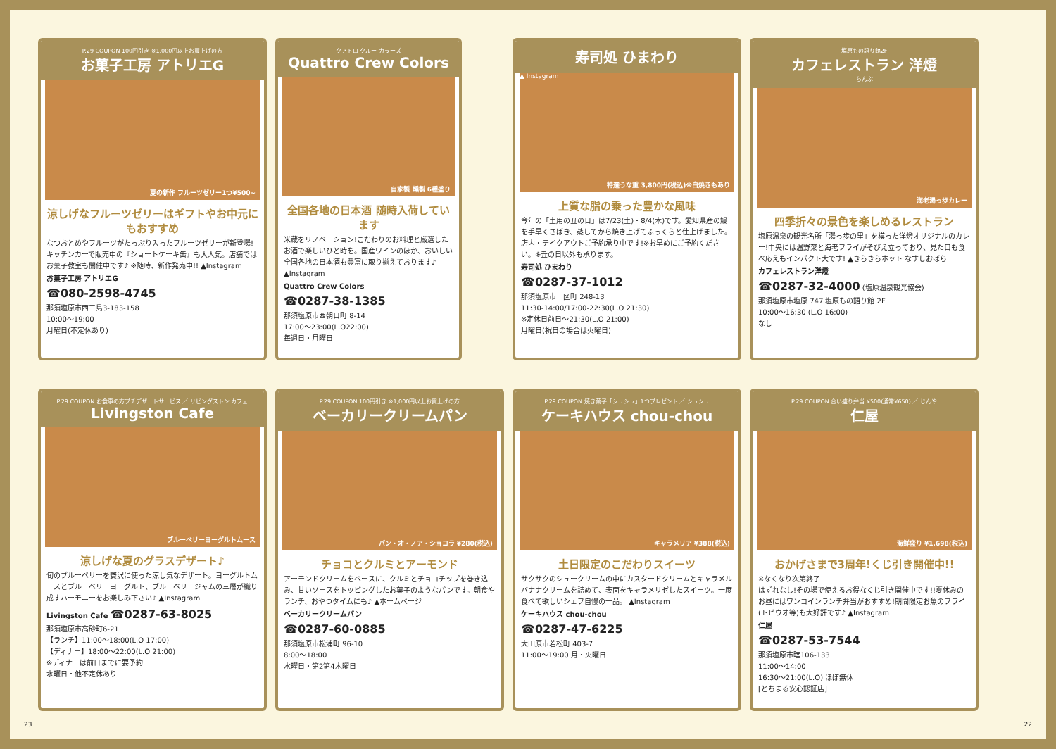P.29 COUPON 100円引き ※1,000円以上お買上げの方
お菓子工房 アトリエG
夏の新作 フルーツゼリー1つ¥500~
涼しげなフルーツゼリーはギフトやお中元にもおすすめ
なつおとめやフルーツがたっぷり入ったフルーツゼリーが新登場!キッチンカーで販売中の『ショートケーキ缶』も大人気。店舗ではお菓子教室も開催中です♪ ※随時、新作発売中!! ▲Instagram
お菓子工房 アトリエG
☎080-2598-4745
那須塩原市西三島3-183-158
10:00〜19:00
月曜日(不定休あり)
クアトロ クルー カラーズ
Quattro Crew Colors
自家製 燻製 6種盛り
全国各地の日本酒 随時入荷しています
米蔵をリノベーション!こだわりのお料理と厳選したお酒で楽しいひと時を。国産ワインのほか、おいしい全国各地の日本酒も豊富に取り揃えております♪ ▲Instagram
Quattro Crew Colors
☎0287-38-1385
那須塩原市西朝日町 8-14
17:00〜23:00(L.O22:00)
毎週日・月曜日
寿司処 ひまわり
特選うな重 3,800円(税込)※白焼きもあり
▲ Instagram
上質な脂の乗った豊かな風味
今年の「土用の丑の日」は7/23(土)・8/4(木)です。愛知県産の鰻を手早くさばき、蒸してから焼き上げてふっくらと仕上げました。店内・テイクアウトご予約承り中です!※お早めにご予約ください。※丑の日以外も承ります。
寿司処 ひまわり
☎0287-37-1012
那須塩原市一区町 248-13
11:30-14:00/17:00-22:30(L.O 21:30)
※定休日前日〜21:30(L.O 21:00)
月曜日(祝日の場合は火曜日)
塩原もの語り館2F
カフェレストラン 洋燈
らんぷ
海老湯っ歩カレー
四季折々の景色を楽しめるレストラン
塩原温泉の観光名所「湯っ歩の里」を模った洋燈オリジナルのカレー!中央には温野菜と海老フライがそびえ立っており、見た目も食べ応えもインパクト大です! ▲きらきらホット なすしおばら
カフェレストラン洋燈
☎0287-32-4000 (塩原温泉観光協会)
那須塩原市塩原 747 塩原もの語り館 2F
10:00〜16:30 (L.O 16:00)
なし
P.29 COUPON お食事の方プチデザートサービス ／ リビングストン カフェ
Livingston Cafe
ブルーベリーヨーグルトムース
涼しげな夏のグラスデザート♪
旬のブルーベリーを贅沢に使った涼し気なデザート。ヨーグルトムースとブルーベリーヨーグルト、ブルーベリージャムの三層が織り成すハーモニーをお楽しみ下さい♪ ▲Instagram
Livingston Cafe ☎0287-63-8025
那須塩原市高砂町6-21
【ランチ】11:00〜18:00(L.O 17:00)
【ディナー】18:00〜22:00(L.O 21:00)
※ディナーは前日までに要予約
水曜日・他不定休あり
P.29 COUPON 100円引き ※1,000円以上お買上げの方
ベーカリークリームパン
パン・オ・ノア・ショコラ ¥280(税込)
チョコとクルミとアーモンド
アーモンドクリームをベースに、クルミとチョコチップを巻き込み、甘いソースをトッピングしたお菓子のようなパンです。朝食やランチ、おやつタイムにも♪ ▲ホームページ
ベーカリークリームパン
☎0287-60-0885
那須塩原市松浦町 96-10
8:00〜18:00
水曜日・第2第4木曜日
P.29 COUPON 焼き菓子「シュシュ」1つプレゼント ／ シュシュ
ケーキハウス chou-chou
キャラメリア ¥388(税込)
土日限定のこだわりスイーツ
サクサクのシュークリームの中にカスタードクリームとキャラメルバナナクリームを詰めて、表面をキャラメリゼしたスイーツ。一度食べて欲しいシェフ自慢の一品。 ▲Instagram
ケーキハウス chou-chou
☎0287-47-6225
大田原市若松町 403-7
11:00〜19:00 月・火曜日
P.29 COUPON 合い盛り弁当 ¥500(通常¥650) ／ じんや
仁屋
海鮮盛り ¥1,698(税込)
おかげさまで3周年!くじ引き開催中!!
※なくなり次第終了
はずれなし!その場で使えるお得なくじ引き開催中です!!夏休みのお昼にはワンコインランチ弁当がおすすめ!期間限定お魚のフライ(トビウオ等)も大好評です♪ ▲Instagram
仁屋
☎0287-53-7544
那須塩原市睦106-133
11:00〜14:00
16:30〜21:00(L.O) ほぼ無休
[とちまる安心認証店]
23 22